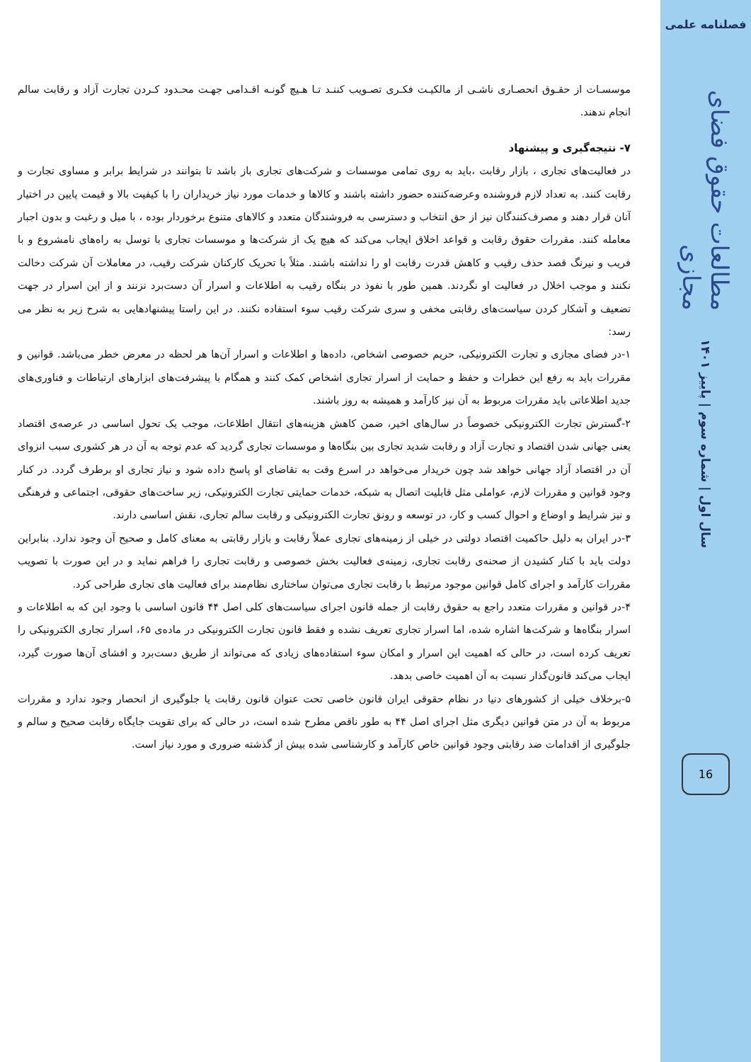فصلنامه علمی
مطالعات حقوق فضای مجازی
سال اول | شماره سوم | پاییز ۱۴۰۱
16
موسسـات از حقـوق انحصـاری ناشـی از مالکیـت فکـری تصـویب کننـد تـا هـیچ گونـه اقـدامی جهـت محـدود کـردن تجارت آزاد و رقابت سالم انجام ندهند.
۷- نتیجه‌گیری و پیشنهاد
در فعالیت‌های تجاری ، بازار رقابت ،باید به روی تمامی موسسات و شرکت‌های تجاری باز باشد تا بتوانند در شرایط برابر و مساوی تجارت و رقابت کنند. به تعداد لازم فروشنده وعرضه‌کننده حضور داشته باشند و کالاها و خدمات مورد نیاز خریداران را با کیفیت بالا و قیمت پایین در اختیار آنان قرار دهند و مصرف‌کنندگان نیز از حق انتخاب و دسترسی به فروشندگان متعدد و کالاهای متنوع برخوردار بوده ، با میل و رغبت و بدون اجبار معامله کنند. مقررات حقوق رقابت و قواعد اخلاق ایجاب می‌کند که هیچ یک از شرکت‌ها و موسسات تجاری با توسل به راه‌های نامشروع و با فریب و نیرنگ قصد حذف رقیب و کاهش قدرت رقابت او را نداشته باشند. مثلاً با تحریک کارکنان شرکت رقیب، در معاملات آن شرکت دخالت نکنند و موجب اخلال در فعالیت او نگردند. همین طور با نفوذ در بنگاه رقیب به اطلاعات و اسرار آن دست‌برد نزنند و از این اسرار در جهت تضعیف و آشکار کردن سیاست‌های رقابتی مخفی و سری شرکت رقیب سوء استفاده نکنند. در این راستا پیشنهادهایی به شرح زیر به نظر می رسد:
۱-در فضای مجازی و تجارت الکترونیکی، حریم خصوصی اشخاص، داده‌ها و اطلاعات و اسرار آن‌ها هر لحظه در معرض خطر می‌باشد. قوانین و مقررات باید به رفع این خطرات و حفظ و حمایت از اسرار تجاری اشخاص کمک کنند و همگام با پیشرفت‌های ابزارهای ارتباطات و فناوری‌های جدید اطلاعاتی باید مقررات مربوط به آن نیز کارآمد و همیشه به روز باشند.
۲-گسترش تجارت الکترونیکی خصوصاً در سال‌های اخیر، ضمن کاهش هزینه‌های انتقال اطلاعات، موجب یک تحول اساسی در عرصه‌ی اقتصاد یعنی جهانی شدن اقتصاد و تجارت آزاد و رقابت شدید تجاری بین بنگاه‌ها و موسسات تجاری گردید که عدم توجه به آن در هر کشوری سبب انزوای آن در اقتصاد آزاد جهانی خواهد شد چون خریدار می‌خواهد در اسرع وقت به تقاضای او پاسخ داده شود و نیاز تجاری او برطرف گردد. در کنار وجود قوانین و مقررات لازم، عواملی مثل قابلیت اتصال به شبکه، خدمات حمایتی تجارت الکترونیکی، زیر ساخت‌های حقوقی، اجتماعی و فرهنگی و نیز شرایط و اوضاع و احوال کسب و کار، در توسعه و رونق تجارت الکترونیکی و رقابت سالم تجاری، نقش اساسی دارند.
۳-در ایران به دلیل حاکمیت اقتصاد دولتی در خیلی از زمینه‌های تجاری عملاً رقابت و بازار رقابتی به معنای کامل و صحیح آن وجود ندارد. بنابراین دولت باید با کنار کشیدن از صحنه‌ی رقابت تجاری، زمینه‌ی فعالیت بخش خصوصی و رقابت تجاری را فراهم نماید و در این صورت با تصویب مقررات کارآمد و اجرای کامل قوانین موجود مرتبط با رقابت تجاری می‌توان ساختاری نظام‌مند برای فعالیت های تجاری طراحی کرد.
۴-در قوانین و مقررات متعدد راجع به حقوق رقابت از جمله قانون اجرای سیاست‌های کلی اصل ۴۴ قانون اساسی با وجود این که به اطلاعات و اسرار بنگاه‌ها و شرکت‌ها اشاره شده، اما اسرار تجاری تعریف نشده و فقط قانون تجارت الکترونیکی در ماده‌ی ۶۵، اسرار تجاری الکترونیکی را تعریف کرده است، در حالی که اهمیت این اسرار و امکان سوء استفاده‌های زیادی که می‌تواند از طریق دست‌برد و افشای آن‌ها صورت گیرد، ایجاب می‌کند قانون‌گذار نسبت به آن اهمیت خاصی بدهد.
۵-برخلاف خیلی از کشورهای دنیا در نظام حقوقی ایران قانون خاصی تحت عنوان قانون رقابت یا جلوگیری از انحصار وجود ندارد و مقررات مربوط به آن در متن قوانین دیگری مثل اجرای اصل ۴۴ به طور ناقص مطرح شده است، در حالی که برای تقویت جایگاه رقابت صحیح و سالم و جلوگیری از اقدامات ضد رقابتی وجود قوانین خاص کارآمد و کارشناسی شده بیش از گذشته ضروری و مورد نیاز است.